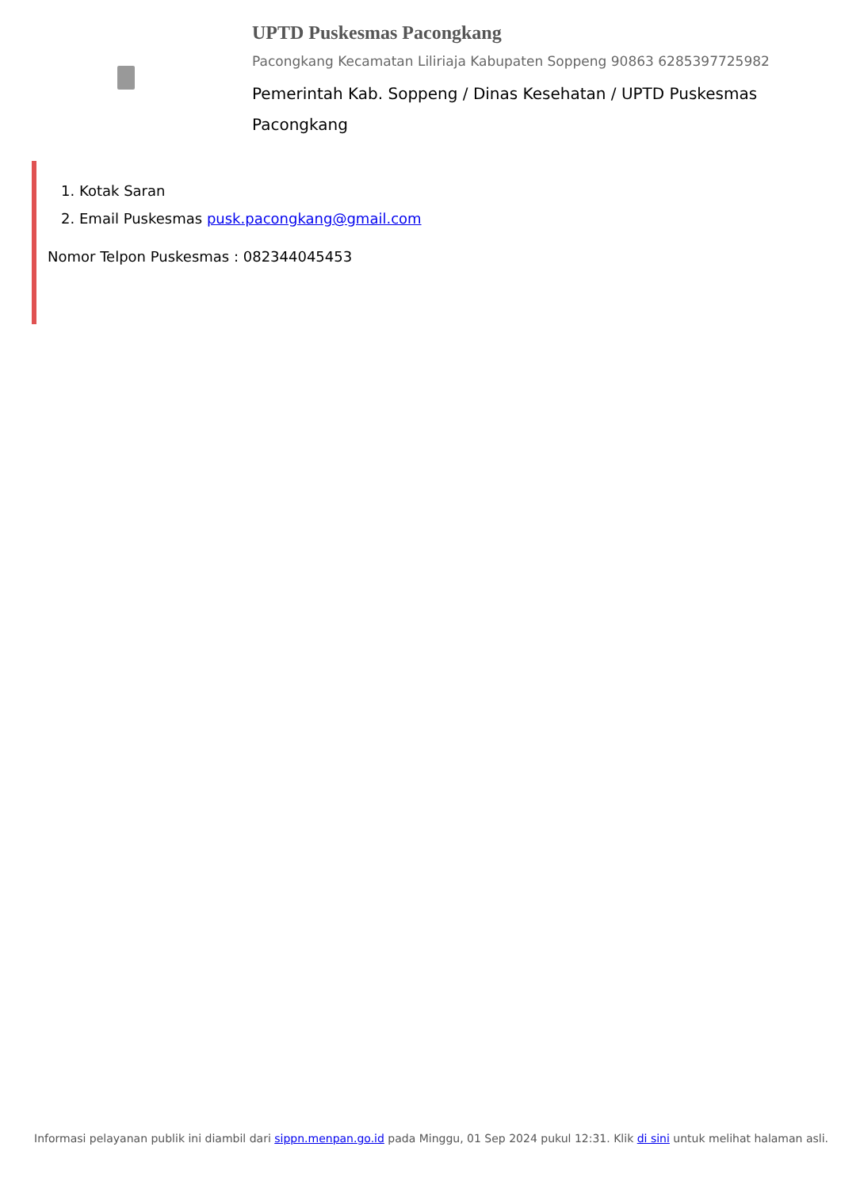UPTD Puskesmas Pacongkang
Pacongkang Kecamatan Liliriaja Kabupaten Soppeng 90863 6285397725982
Pemerintah Kab. Soppeng / Dinas Kesehatan / UPTD Puskesmas Pacongkang
1. Kotak Saran
2. Email Puskesmas pusk.pacongkang@gmail.com
Nomor Telpon Puskesmas : 082344045453
Informasi pelayanan publik ini diambil dari sippn.menpan.go.id pada Minggu, 01 Sep 2024 pukul 12:31. Klik di sini untuk melihat halaman asli.